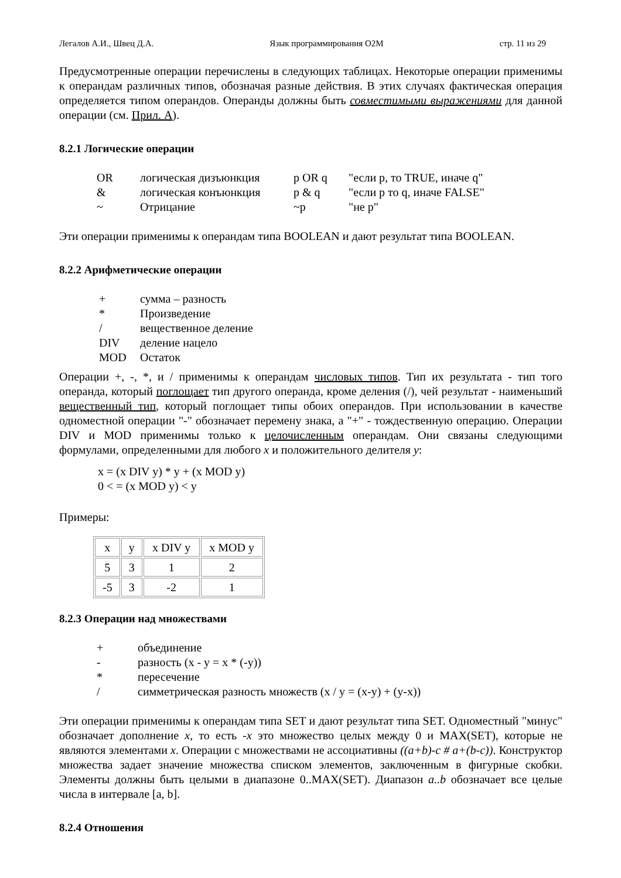Легалов А.И., Швец Д.А. Язык программирования O2M стр. 11 из 29
Предусмотренные операции перечислены в следующих таблицах. Некоторые операции применимы к операндам различных типов, обозначая разные действия. В этих случаях фактическая операция определяется типом операндов. Операнды должны быть совместимыми выражениями для данной операции (см. Прил. А).
8.2.1 Логические операции
| OR | логическая дизъюнкция | p OR q | "если p, то TRUE, иначе q" |
| & | логическая конъюнкция | p & q | "если p то q, иначе FALSE" |
| ~ | Отрицание | ~p | "не p" |
Эти операции применимы к операндам типа BOOLEAN и дают результат типа BOOLEAN.
8.2.2 Арифметические операции
| + | сумма – разность |
| * | Произведение |
| / | вещественное деление |
| DIV | деление нацело |
| MOD | Остаток |
Операции +, -, *, и / применимы к операндам числовых типов. Тип их результата - тип того операнда, который поглощает тип другого операнда, кроме деления (/), чей результат - наименьший вещественный тип, который поглощает типы обоих операндов. При использовании в качестве одноместной операции "-" обозначает перемену знака, а "+" - тождественную операцию. Операции DIV и MOD применимы только к целочисленным операндам. Они связаны следующими формулами, определенными для любого x и положительного делителя y:
x = (x DIV y) * y + (x MOD y)
0 < = (x MOD y) < y
Примеры:
| x | y | x DIV y | x MOD y |
| 5 | 3 | 1 | 2 |
| -5 | 3 | -2 | 1 |
8.2.3 Операции над множествами
| + | объединение |
| - | разность (x - y = x * (-y)) |
| * | пересечение |
| / | симметрическая разность множеств (x / y = (x-y) + (y-x)) |
Эти операции применимы к операндам типа SET и дают результат типа SET. Одноместный "минус" обозначает дополнение x, то есть -x это множество целых между 0 и MAX(SET), которые не являются элементами x. Операции с множествами не ассоциативны ((a+b)-c # a+(b-c)). Конструктор множества задает значение множества списком элементов, заключенным в фигурные скобки. Элементы должны быть целыми в диапазоне 0..MAX(SET). Диапазон a..b обозначает все целые числа в интервале [a, b].
8.2.4 Отношения